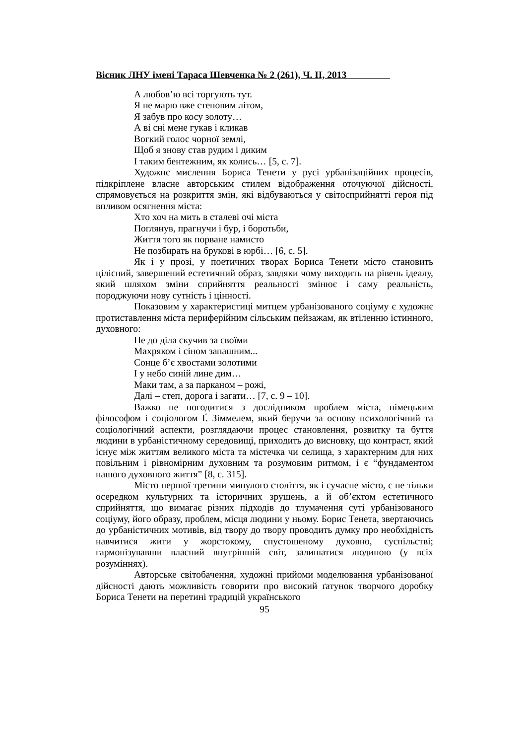Вісник ЛНУ імені Тараса Шевченка № 2 (261), Ч. ІІ, 2013
А любов’ю всі торгують тут.
Я не марю вже степовим літом,
Я забув про косу золоту…
А ві сні мене гукав і кликав
Вогкий голос чорної землі,
Щоб я знову став рудим і диким
І таким бентежним, як колись… [5, с. 7].
Художнє мислення Бориса Тенети у русі урбанізаційних процесів, підкріплене власне авторським стилем відображення оточуючої дійсності, спрямовується на розкриття змін, які відбуваються у світосприйнятті героя під впливом осягнення міста:
Хто хоч на мить в сталеві очі міста
Поглянув, прагнучи і бур, і боротьби,
Життя того як порване намисто
Не позбирать на брукові в юрбі… [6, с. 5].
Як і у прозі, у поетичних творах Бориса Тенети місто становить цілісний, завершений естетичний образ, завдяки чому виходить на рівень ідеалу, який шляхом зміни сприйняття реальності змінює і саму реальність, породжуючи нову сутність і цінності.
Показовим у характеристиці митцем урбанізованого соціуму є художнє протиставлення міста периферійним сільським пейзажам, як втіленню істинного, духовного:
Не до діла скучив за своїми
Махряком і сіном запашним...
Сонце б’є хвостами золотими
І у небо синій лине дим…
Маки там, а за парканом – рожі,
Далі – степ, дорога і загати… [7, с. 9 – 10].
Важко не погодитися з дослідником проблем міста, німецьким філософом і соціологом Ґ. Зіммелем, який беручи за основу психологічний та соціологічний аспекти, розглядаючи процес становлення, розвитку та буття людини в урбаністичному середовищі, приходить до висновку, що контраст, який існує між життям великого міста та містечка чи селища, з характерним для них повільним і рівномірним духовним та розумовим ритмом, і є “фундаментом нашого духовного життя” [8, с. 315].
Місто першої третини минулого століття, як і сучасне місто, є не тільки осередком культурних та історичних зрушень, а й об’єктом естетичного сприйняття, що вимагає різних підходів до тлумачення суті урбанізованого соціуму, його образу, проблем, місця людини у ньому. Борис Тенета, звертаючись до урбаністичних мотивів, від твору до твору проводить думку про необхідність навчитися жити у жорстокому, спустошеному духовно, суспільстві; гармонізувавши власний внутрішній світ, залишатися людиною (у всіх розуміннях).
Авторське світобачення, художні прийоми моделювання урбанізованої дійсності дають можливість говорити про високий ґатунок творчого доробку Бориса Тенети на перетині традицій українського
95